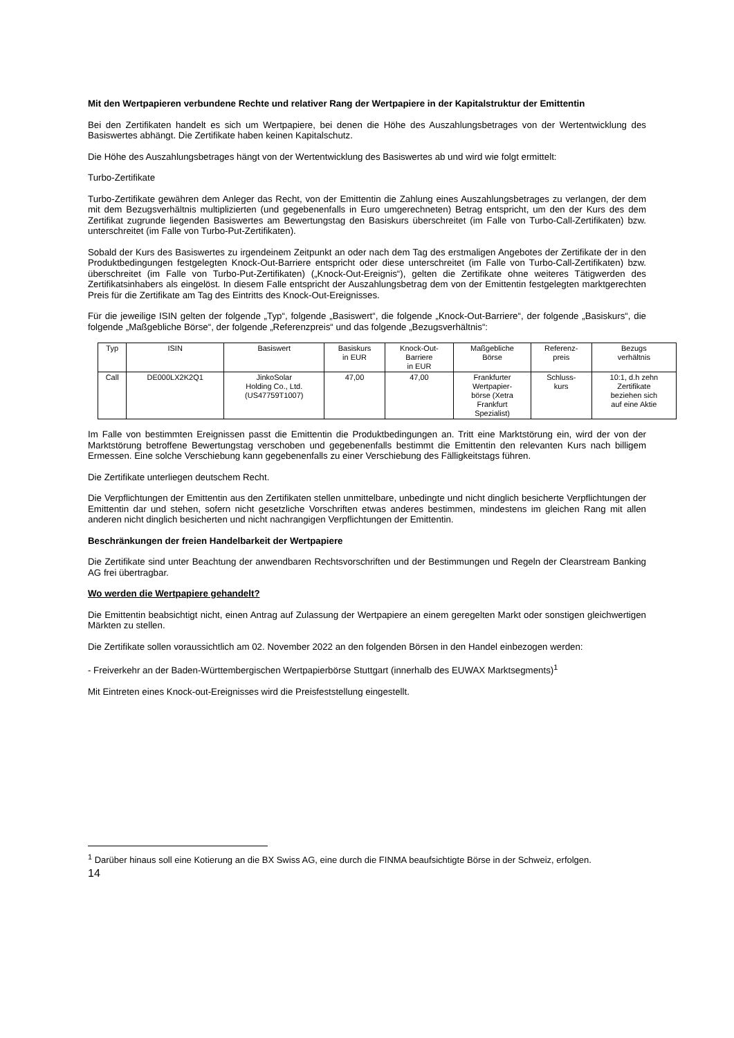Mit den Wertpapieren verbundene Rechte und relativer Rang der Wertpapiere in der Kapitalstruktur der Emittentin
Bei den Zertifikaten handelt es sich um Wertpapiere, bei denen die Höhe des Auszahlungsbetrages von der Wertentwicklung des Basiswertes abhängt. Die Zertifikate haben keinen Kapitalschutz.
Die Höhe des Auszahlungsbetrages hängt von der Wertentwicklung des Basiswertes ab und wird wie folgt ermittelt:
Turbo-Zertifikate
Turbo-Zertifikate gewähren dem Anleger das Recht, von der Emittentin die Zahlung eines Auszahlungsbetrages zu verlangen, der dem mit dem Bezugsverhältnis multiplizierten (und gegebenenfalls in Euro umgerechneten) Betrag entspricht, um den der Kurs des dem Zertifikat zugrunde liegenden Basiswertes am Bewertungstag den Basiskurs überschreitet (im Falle von Turbo-Call-Zertifikaten) bzw. unterschreitet (im Falle von Turbo-Put-Zertifikaten).
Sobald der Kurs des Basiswertes zu irgendeinem Zeitpunkt an oder nach dem Tag des erstmaligen Angebotes der Zertifikate der in den Produktbedingungen festgelegten Knock-Out-Barriere entspricht oder diese unterschreitet (im Falle von Turbo-Call-Zertifikaten) bzw. überschreitet (im Falle von Turbo-Put-Zertifikaten) („Knock-Out-Ereignis“), gelten die Zertifikate ohne weiteres Tätigwerden des Zertifikatsinhabers als eingelöst. In diesem Falle entspricht der Auszahlungsbetrag dem von der Emittentin festgelegten marktgerechten Preis für die Zertifikate am Tag des Eintritts des Knock-Out-Ereignisses.
Für die jeweilige ISIN gelten der folgende „Typ“, folgende „Basiswert“, die folgende „Knock-Out-Barriere“, der folgende „Basiskurs“, die folgende „Maßgebliche Börse“, der folgende „Referenzpreis“ und das folgende „Bezugsverhältnis“:
| Typ | ISIN | Basiswert | Basiskurs in EUR | Knock-Out- Barriere in EUR | Maßgebliche Börse | Referenz- preis | Bezugs verhältnis |
| --- | --- | --- | --- | --- | --- | --- | --- |
| Call | DE000LX2K2Q1 | JinkoSolar Holding Co., Ltd. (US47759T1007) | 47,00 | 47,00 | Frankfurter Wertpapier- börse (Xetra Frankfurt Spezialist) | Schluss- kurs | 10:1, d.h zehn Zertifikate beziehen sich auf eine Aktie |
Im Falle von bestimmten Ereignissen passt die Emittentin die Produktbedingungen an. Tritt eine Marktstörung ein, wird der von der Marktstörung betroffene Bewertungstag verschoben und gegebenenfalls bestimmt die Emittentin den relevanten Kurs nach billigem Ermessen. Eine solche Verschiebung kann gegebenenfalls zu einer Verschiebung des Fälligkeitstags führen.
Die Zertifikate unterliegen deutschem Recht.
Die Verpflichtungen der Emittentin aus den Zertifikaten stellen unmittelbare, unbedingte und nicht dinglich besicherte Verpflichtungen der Emittentin dar und stehen, sofern nicht gesetzliche Vorschriften etwas anderes bestimmen, mindestens im gleichen Rang mit allen anderen nicht dinglich besicherten und nicht nachrangigen Verpflichtungen der Emittentin.
Beschränkungen der freien Handelbarkeit der Wertpapiere
Die Zertifikate sind unter Beachtung der anwendbaren Rechtsvorschriften und der Bestimmungen und Regeln der Clearstream Banking AG frei übertragbar.
Wo werden die Wertpapiere gehandelt?
Die Emittentin beabsichtigt nicht, einen Antrag auf Zulassung der Wertpapiere an einem geregelten Markt oder sonstigen gleichwertigen Märkten zu stellen.
Die Zertifikate sollen voraussichtlich am 02. November 2022 an den folgenden Börsen in den Handel einbezogen werden:
- Freiverkehr an der Baden-Württembergischen Wertpapierbörse Stuttgart (innerhalb des EUWAX Marktsegments)<sup>1</sup>
Mit Eintreten eines Knock-out-Ereignisses wird die Preisfeststellung eingestellt.
<sup>1</sup> Darüber hinaus soll eine Kotierung an die BX Swiss AG, eine durch die FINMA beaufsichtigte Börse in der Schweiz, erfolgen.
14